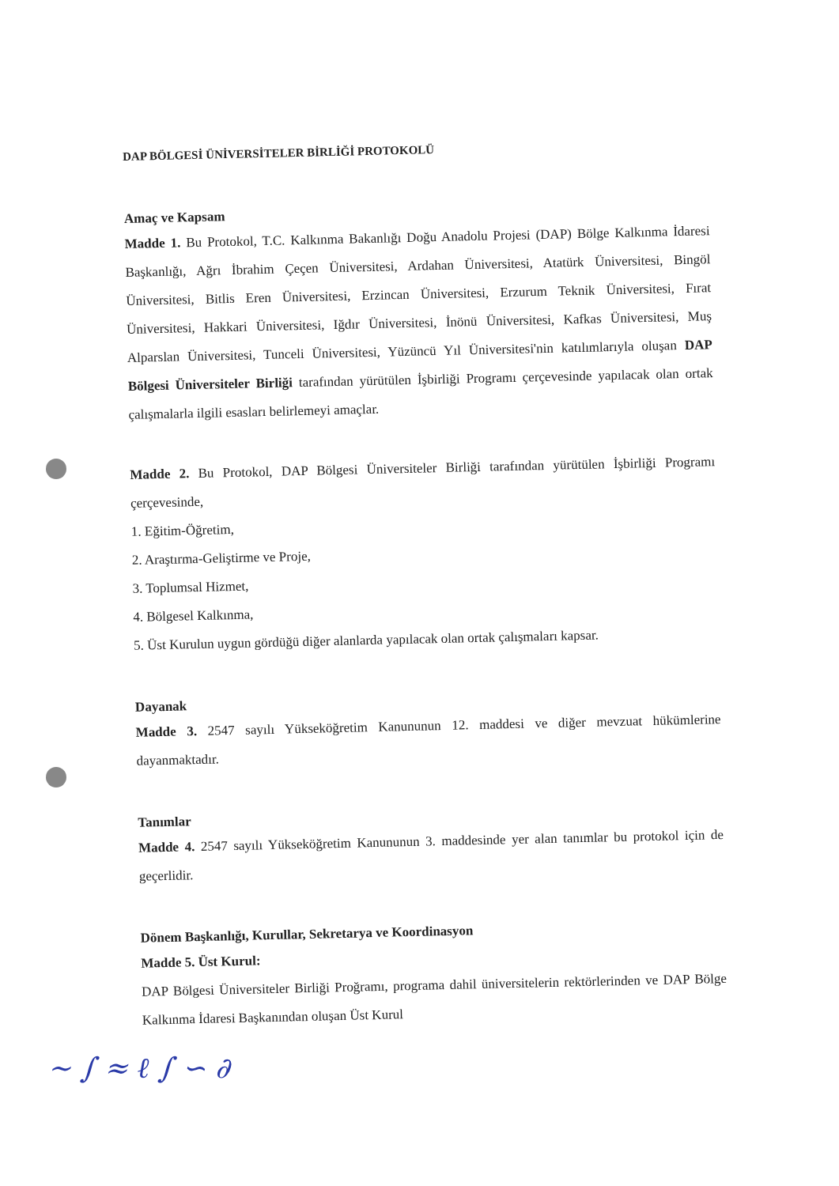DAP BÖLGESİ ÜNİVERSİTELER BİRLİĞİ PROTOKOLÜ
Amaç ve Kapsam
Madde 1. Bu Protokol, T.C. Kalkınma Bakanlığı Doğu Anadolu Projesi (DAP) Bölge Kalkınma İdaresi Başkanlığı, Ağrı İbrahim Çeçen Üniversitesi, Ardahan Üniversitesi, Atatürk Üniversitesi, Bingöl Üniversitesi, Bitlis Eren Üniversitesi, Erzincan Üniversitesi, Erzurum Teknik Üniversitesi, Fırat Üniversitesi, Hakkari Üniversitesi, Iğdır Üniversitesi, İnönü Üniversitesi, Kafkas Üniversitesi, Muş Alparslan Üniversitesi, Tunceli Üniversitesi, Yüzüncü Yıl Üniversitesi'nin katılımlarıyla oluşan DAP Bölgesi Üniversiteler Birliği tarafından yürütülen İşbirliği Programı çerçevesinde yapılacak olan ortak çalışmalarla ilgili esasları belirlemeyi amaçlar.
Madde 2. Bu Protokol, DAP Bölgesi Üniversiteler Birliği tarafından yürütülen İşbirliği Programı çerçevesinde,
1. Eğitim-Öğretim,
2. Araştırma-Geliştirme ve Proje,
3. Toplumsal Hizmet,
4. Bölgesel Kalkınma,
5. Üst Kurulun uygun gördüğü diğer alanlarda yapılacak olan ortak çalışmaları kapsar.
Dayanak
Madde 3. 2547 sayılı Yükseköğretim Kanununun 12. maddesi ve diğer mevzuat hükümlerine dayanmaktadır.
Tanımlar
Madde 4. 2547 sayılı Yükseköğretim Kanununun 3. maddesinde yer alan tanımlar bu protokol için de geçerlidir.
Dönem Başkanlığı, Kurullar, Sekretarya ve Koordinasyon
Madde 5. Üst Kurul:
DAP Bölgesi Üniversiteler Birliği Proğramı, programa dahil üniversitelerin rektörlerinden ve DAP Bölge Kalkınma İdaresi Başkanından oluşan Üst Kurul
~ ∫ ≈ ℓ ∫ ∽ ∂